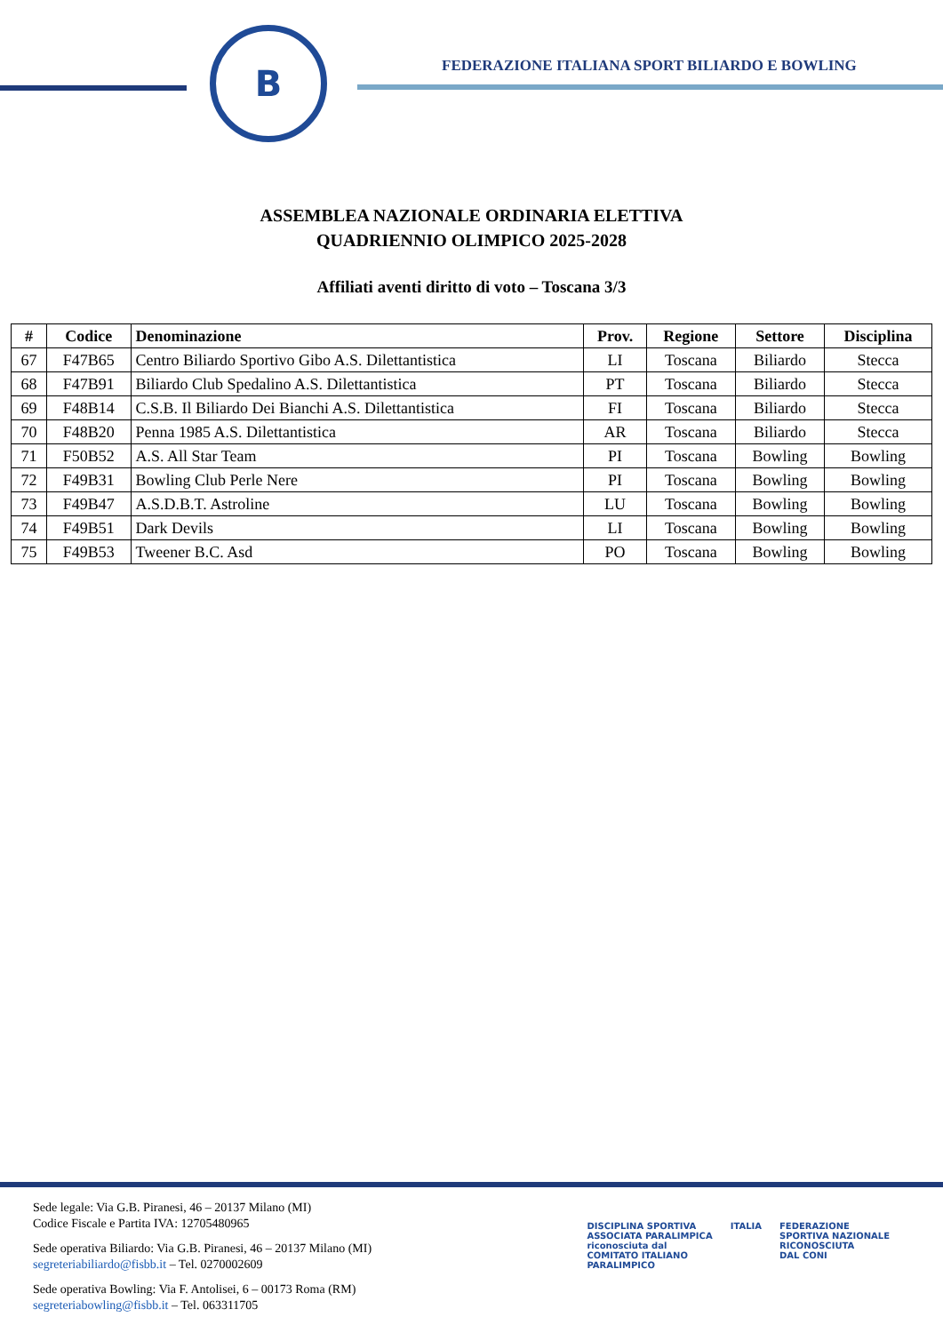B
FEDERAZIONE ITALIANA SPORT BILIARDO E BOWLING
ASSEMBLEA NAZIONALE ORDINARIA ELETTIVA
QUADRIENNIO OLIMPICO 2025-2028
Affiliati aventi diritto di voto – Toscana 3/3
| # | Codice | Denominazione | Prov. | Regione | Settore | Disciplina |
| --- | --- | --- | --- | --- | --- | --- |
| 67 | F47B65 | Centro Biliardo Sportivo Gibo A.S. Dilettantistica | LI | Toscana | Biliardo | Stecca |
| 68 | F47B91 | Biliardo Club Spedalino A.S. Dilettantistica | PT | Toscana | Biliardo | Stecca |
| 69 | F48B14 | C.S.B. Il Biliardo Dei Bianchi A.S. Dilettantistica | FI | Toscana | Biliardo | Stecca |
| 70 | F48B20 | Penna 1985 A.S. Dilettantistica | AR | Toscana | Biliardo | Stecca |
| 71 | F50B52 | A.S. All Star Team | PI | Toscana | Bowling | Bowling |
| 72 | F49B31 | Bowling Club Perle Nere | PI | Toscana | Bowling | Bowling |
| 73 | F49B47 | A.S.D.B.T. Astroline | LU | Toscana | Bowling | Bowling |
| 74 | F49B51 | Dark Devils | LI | Toscana | Bowling | Bowling |
| 75 | F49B53 | Tweener B.C. Asd | PO | Toscana | Bowling | Bowling |
Sede legale: Via G.B. Piranesi, 46 – 20137 Milano (MI)
Codice Fiscale e Partita IVA: 12705480965
Sede operativa Biliardo: Via G.B. Piranesi, 46 – 20137 Milano (MI)
segreteriabiliardo@fisbb.it – Tel. 0270002609
Sede operativa Bowling: Via F. Antolisei, 6 – 00173 Roma (RM)
segreteriabowling@fisbb.it – Tel. 063311705
DISCIPLINA SPORTIVA
ASSOCIATA PARALIMPICA
riconosciuta dal
COMITATO ITALIANO
PARALIMPICO
ITALIA FEDERAZIONE
SPORTIVA NAZIONALE
RICONOSCIUTA
DAL CONI